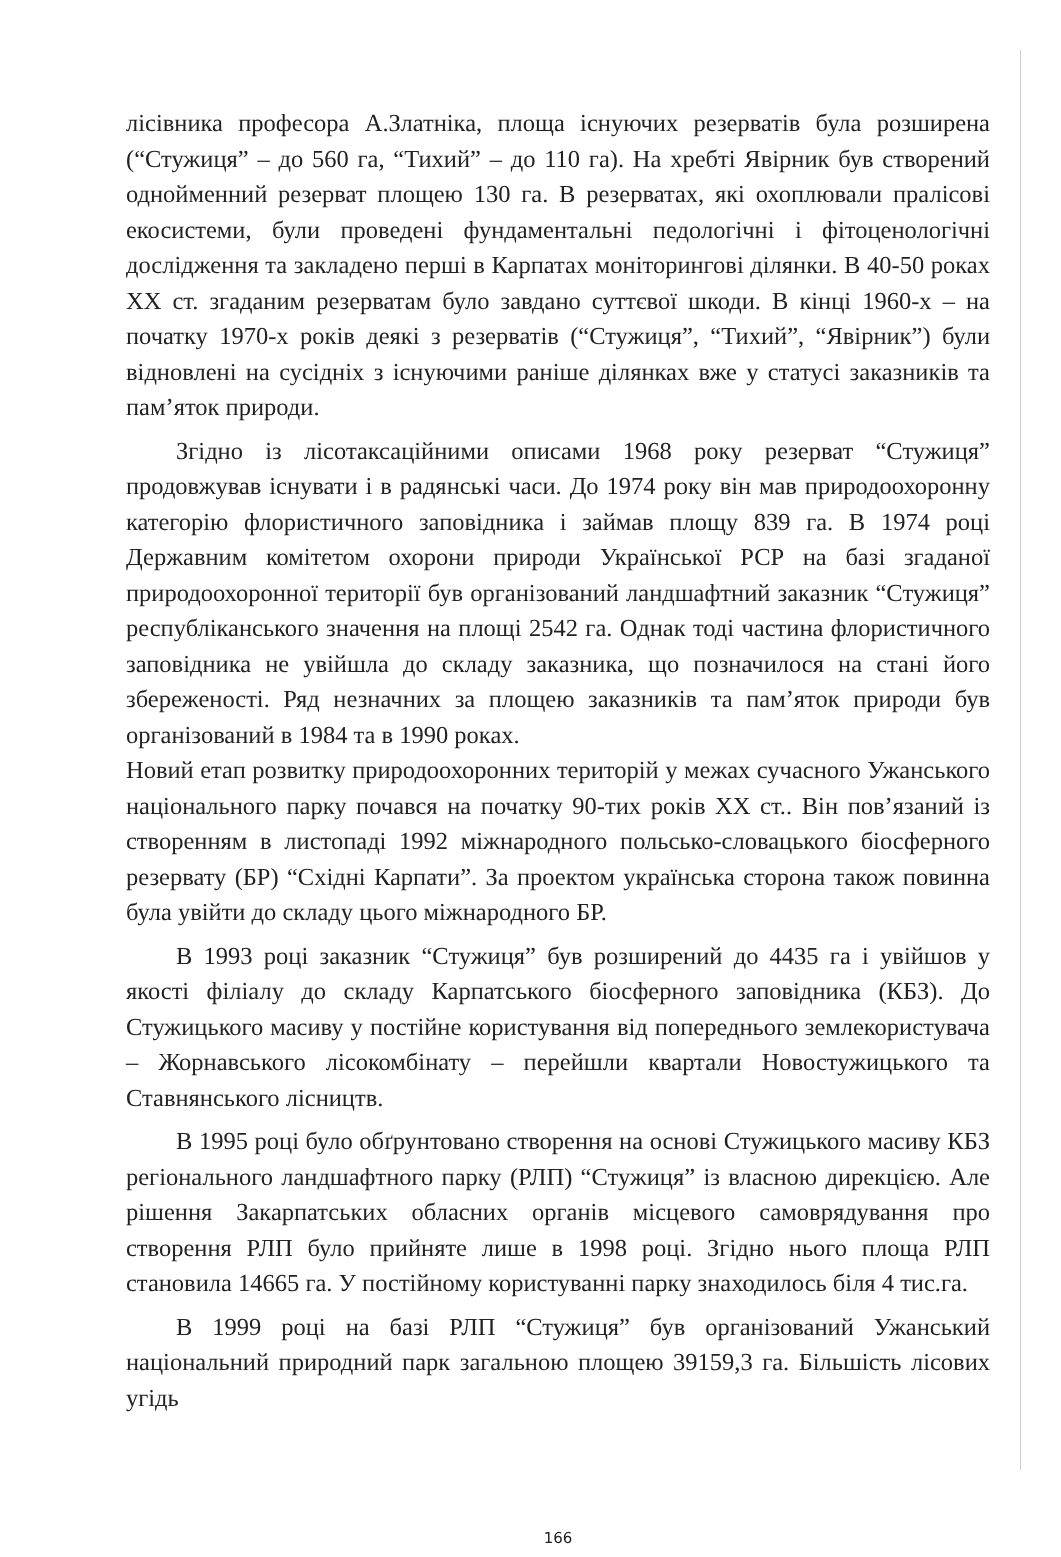лісівника професора А.Златніка, площа існуючих резерватів була розширена (“Стужиця” – до 560 га, “Тихий” – до 110 га). На хребті Явірник був створений однойменний резерват площею 130 га. В резерватах, які охоплювали пралісові екосистеми, були проведені фундаментальні педологічні і фітоценологічні дослідження та закладено перші в Карпатах моніторингові ділянки. В 40-50 роках XX ст. згаданим резерватам було завдано суттєвої шкоди. В кінці 1960-х – на початку 1970-х років деякі з резерватів (“Стужиця”, “Тихий”, “Явірник”) були відновлені на сусідніх з існуючими раніше ділянках вже у статусі заказників та пам’яток природи.
Згідно із лісотаксаційними описами 1968 року резерват “Стужиця” продовжував існувати і в радянські часи. До 1974 року він мав природоохоронну категорію флористичного заповідника і займав площу 839 га. В 1974 році Державним комітетом охорони природи Української РСР на базі згаданої природоохоронної території був організований ландшафтний заказник “Стужиця” республіканського значення на площі 2542 га. Однак тоді частина флористичного заповідника не увійшла до складу заказника, що позначилося на стані його збереженості. Ряд незначних за площею заказників та пам’яток природи був організований в 1984 та в 1990 роках.
Новий етап розвитку природоохоронних територій у межах сучасного Ужанського національного парку почався на початку 90-тих років XX ст.. Він пов’язаний із створенням в листопаді 1992 міжнародного польсько-словацького біосферного резервату (БР) “Східні Карпати”. За проектом українська сторона також повинна була увійти до складу цього міжнародного БР.
В 1993 році заказник “Стужиця” був розширений до 4435 га і увійшов у якості філіалу до складу Карпатського біосферного заповідника (КБЗ). До Стужицького масиву у постійне користування від попереднього землекористувача – Жорнавського лісокомбінату – перейшли квартали Новостужицького та Ставнянського лісництв.
В 1995 році було обґрунтовано створення на основі Стужицького масиву КБЗ регіонального ландшафтного парку (РЛП) “Стужиця” із власною дирекцією. Але рішення Закарпатських обласних органів місцевого самоврядування про створення РЛП було прийняте лише в 1998 році. Згідно нього площа РЛП становила 14665 га. У постійному користуванні парку знаходилось біля 4 тис.га.
В 1999 році на базі РЛП “Стужиця” був організований Ужанський національний природний парк загальною площею 39159,3 га. Більшість лісових угідь
166